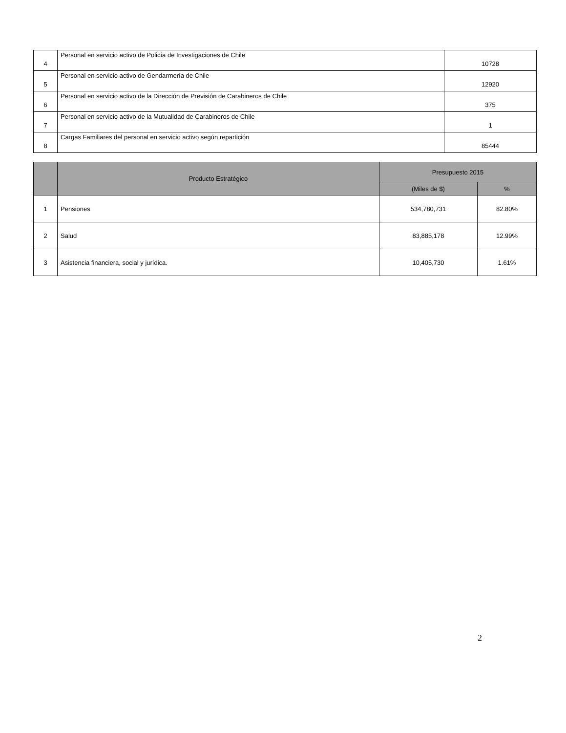| 4 | Personal en servicio activo de Policía de Investigaciones de Chile | 10728 |
| 5 | Personal en servicio activo de Gendarmería de Chile | 12920 |
| 6 | Personal en servicio activo de la Dirección de Previsión de Carabineros de Chile | 375 |
| 7 | Personal en servicio activo de la Mutualidad de Carabineros de Chile | 1 |
| 8 | Cargas Familiares del personal en servicio activo según repartición | 85444 |
| | Producto Estratégico | Presupuesto 2015 | |
| --- | --- | --- | --- |
| | | (Miles de $) | % |
| 1 | Pensiones | 534,780,731 | 82.80% |
| 2 | Salud | 83,885,178 | 12.99% |
| 3 | Asistencia financiera, social y jurídica. | 10,405,730 | 1.61% |
2